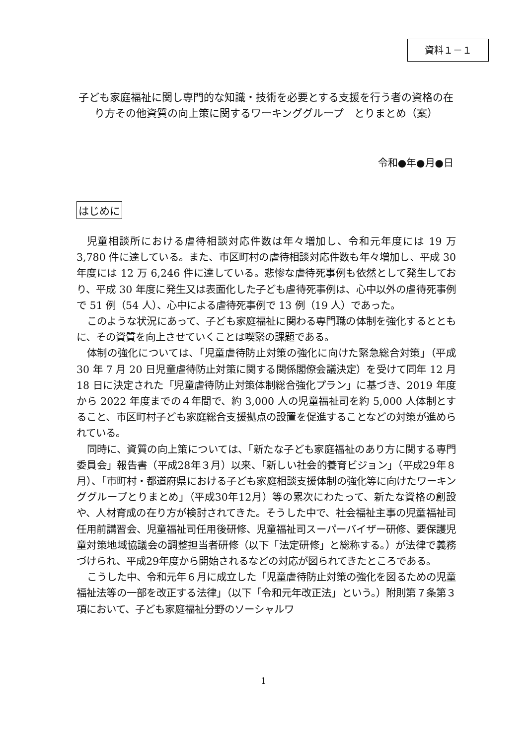資料１－１
子ども家庭福祉に関し専門的な知識・技術を必要とする支援を行う者の資格の在り方その他資質の向上策に関するワーキンググループ　とりまとめ（案）
令和●年●月●日
はじめに
児童相談所における虐待相談対応件数は年々増加し、令和元年度には 19 万 3,780 件に達している。また、市区町村の虐待相談対応件数も年々増加し、平成 30 年度には 12 万 6,246 件に達している。悲惨な虐待死事例も依然として発生しており、平成 30 年度に発生又は表面化した子ども虐待死事例は、心中以外の虐待死事例で 51 例（54 人）、心中による虐待死事例で 13 例（19 人）であった。
このような状況にあって、子ども家庭福祉に関わる専門職の体制を強化するとともに、その資質を向上させていくことは喫緊の課題である。
体制の強化については、「児童虐待防止対策の強化に向けた緊急総合対策」（平成 30 年 7 月 20 日児童虐待防止対策に関する関係閣僚会議決定）を受けて同年 12 月 18 日に決定された「児童虐待防止対策体制総合強化プラン」に基づき、2019 年度から 2022 年度までの４年間で、約 3,000 人の児童福祉司を約 5,000 人体制とすること、市区町村子ども家庭総合支援拠点の設置を促進することなどの対策が進められている。
同時に、資質の向上策については、「新たな子ども家庭福祉のあり方に関する専門委員会」報告書（平成28年３月）以来、「新しい社会的養育ビジョン」（平成29年８月）、「市町村・都道府県における子ども家庭相談支援体制の強化等に向けたワーキンググループとりまとめ」（平成30年12月）等の累次にわたって、新たな資格の創設や、人材育成の在り方が検討されてきた。そうした中で、社会福祉主事の児童福祉司任用前講習会、児童福祉司任用後研修、児童福祉司スーパーバイザー研修、要保護児童対策地域協議会の調整担当者研修（以下「法定研修」と総称する。）が法律で義務づけられ、平成29年度から開始されるなどの対応が図られてきたところである。
こうした中、令和元年６月に成立した「児童虐待防止対策の強化を図るための児童福祉法等の一部を改正する法律」（以下「令和元年改正法」という。）附則第７条第３項において、子ども家庭福祉分野のソーシャルワ
1